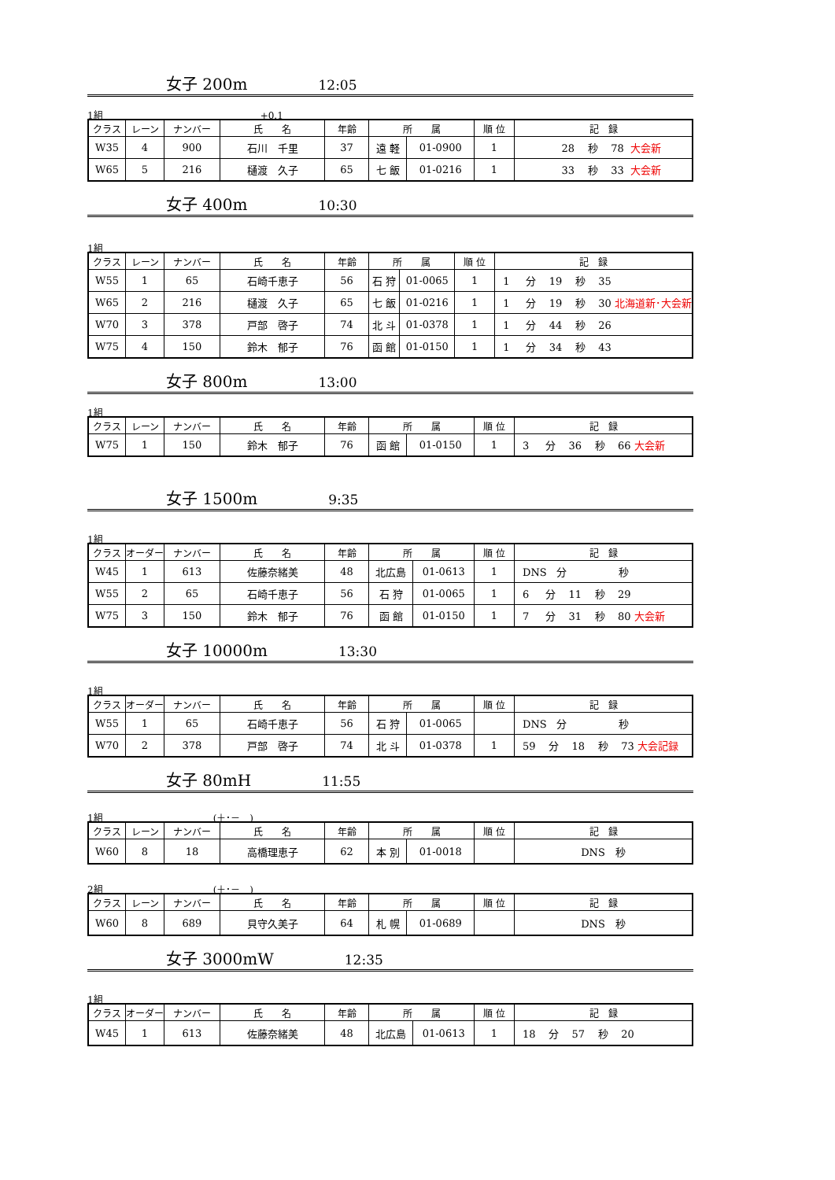女子 200m 12:05
1組 +0.1
| クラス | レーン | ナンバー | 氏 名 | 年齢 | 所 属 | | 順 位 | 記 録 |
| --- | --- | --- | --- | --- | --- | --- | --- | --- |
| W35 | 4 | 900 | 石川 千里 | 37 | 遠 軽 | 01-0900 | 1 | 28 秒 78 大会新 |
| W65 | 5 | 216 | 樋渡 久子 | 65 | 七 飯 | 01-0216 | 1 | 33 秒 33 大会新 |
女子 400m 10:30
1組
| クラス | レーン | ナンバー | 氏 名 | 年齢 | 所 属 | | 順 位 | 記 録 |
| --- | --- | --- | --- | --- | --- | --- | --- | --- |
| W55 | 1 | 65 | 石崎千恵子 | 56 | 石 狩 | 01-0065 | 1 | 1 分 19 秒 35 |
| W65 | 2 | 216 | 樋渡 久子 | 65 | 七 飯 | 01-0216 | 1 | 1 分 19 秒 30 北海道新･大会新 |
| W70 | 3 | 378 | 戸部 啓子 | 74 | 北 斗 | 01-0378 | 1 | 1 分 44 秒 26 |
| W75 | 4 | 150 | 鈴木 郁子 | 76 | 函 館 | 01-0150 | 1 | 1 分 34 秒 43 |
女子 800m 13:00
1組
| クラス | レーン | ナンバー | 氏 名 | 年齢 | 所 属 | | 順 位 | 記 録 |
| --- | --- | --- | --- | --- | --- | --- | --- | --- |
| W75 | 1 | 150 | 鈴木 郁子 | 76 | 函 館 | 01-0150 | 1 | 3 分 36 秒 66 大会新 |
女子 1500m 9:35
1組
| クラス | オーダー | ナンバー | 氏 名 | 年齢 | 所 属 | | 順 位 | 記 録 |
| --- | --- | --- | --- | --- | --- | --- | --- | --- |
| W45 | 1 | 613 | 佐藤奈緒美 | 48 | 北広島 | 01-0613 | 1 | DNS 分 秒 |
| W55 | 2 | 65 | 石崎千恵子 | 56 | 石 狩 | 01-0065 | 1 | 6 分 11 秒 29 |
| W75 | 3 | 150 | 鈴木 郁子 | 76 | 函 館 | 01-0150 | 1 | 7 分 31 秒 80 大会新 |
女子 10000m 13:30
1組
| クラス | オーダー | ナンバー | 氏 名 | 年齢 | 所 属 | | 順 位 | 記 録 |
| --- | --- | --- | --- | --- | --- | --- | --- | --- |
| W55 | 1 | 65 | 石崎千恵子 | 56 | 石 狩 | 01-0065 | | DNS 分 秒 |
| W70 | 2 | 378 | 戸部 啓子 | 74 | 北 斗 | 01-0378 | 1 | 59 分 18 秒 73 大会記録 |
女子 80mH 11:55
1組 (＋･－　)
| クラス | レーン | ナンバー | 氏 名 | 年齢 | 所 属 | | 順 位 | 記 録 |
| --- | --- | --- | --- | --- | --- | --- | --- | --- |
| W60 | 8 | 18 | 高橋理恵子 | 62 | 本 別 | 01-0018 | | DNS 秒 |
2組 (＋･－　)
| クラス | レーン | ナンバー | 氏 名 | 年齢 | 所 属 | | 順 位 | 記 録 |
| --- | --- | --- | --- | --- | --- | --- | --- | --- |
| W60 | 8 | 689 | 貝守久美子 | 64 | 札 幌 | 01-0689 | | DNS 秒 |
女子 3000mW 12:35
1組
| クラス | オーダー | ナンバー | 氏 名 | 年齢 | 所 属 | | 順 位 | 記 録 |
| --- | --- | --- | --- | --- | --- | --- | --- | --- |
| W45 | 1 | 613 | 佐藤奈緒美 | 48 | 北広島 | 01-0613 | 1 | 18 分 57 秒 20 |